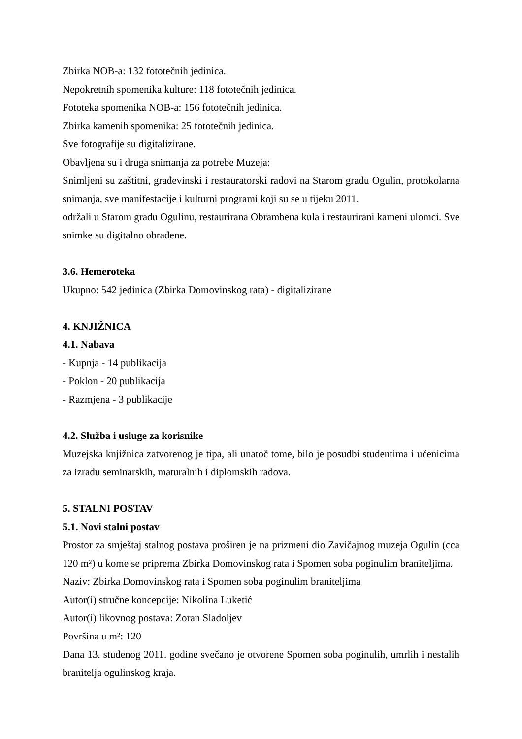Zbirka NOB-a: 132 fototečnih jedinica.
Nepokretnih spomenika kulture: 118 fototečnih jedinica.
Fototeka spomenika NOB-a: 156 fototečnih jedinica.
Zbirka kamenih spomenika: 25 fototečnih jedinica.
Sve fotografije su digitalizirane.
Obavljena su i druga snimanja za potrebe Muzeja:
Snimljeni su zaštitni, građevinski i restauratorski radovi na Starom gradu Ogulin, protokolarna snimanja, sve manifestacije i kulturni programi koji su se u tijeku 2011.
održali u Starom gradu Ogulinu, restaurirana Obrambena kula i restaurirani kameni ulomci. Sve snimke su digitalno obrađene.
3.6. Hemeroteka
Ukupno: 542 jedinica (Zbirka Domovinskog rata) - digitalizirane
4. KNJIŽNICA
4.1. Nabava
- Kupnja - 14 publikacija
- Poklon - 20 publikacija
- Razmjena - 3 publikacije
4.2. Služba i usluge za korisnike
Muzejska knjižnica zatvorenog je tipa, ali unatoč tome, bilo je posudbi studentima i učenicima za izradu seminarskih, maturalnih i diplomskih radova.
5. STALNI POSTAV
5.1. Novi stalni postav
Prostor za smještaj stalnog postava proširen je na prizmeni dio Zavičajnog muzeja Ogulin (cca 120 m²) u kome se priprema Zbirka Domovinskog rata i Spomen soba poginulim braniteljima.
Naziv: Zbirka Domovinskog rata i Spomen soba poginulim braniteljima
Autor(i) stručne koncepcije: Nikolina Luketić
Autor(i) likovnog postava: Zoran Sladoljev
Površina u m²: 120
Dana 13. studenog 2011. godine svečano je otvorene Spomen soba poginulih, umrlih i nestalih branitelja ogulinskog kraja.